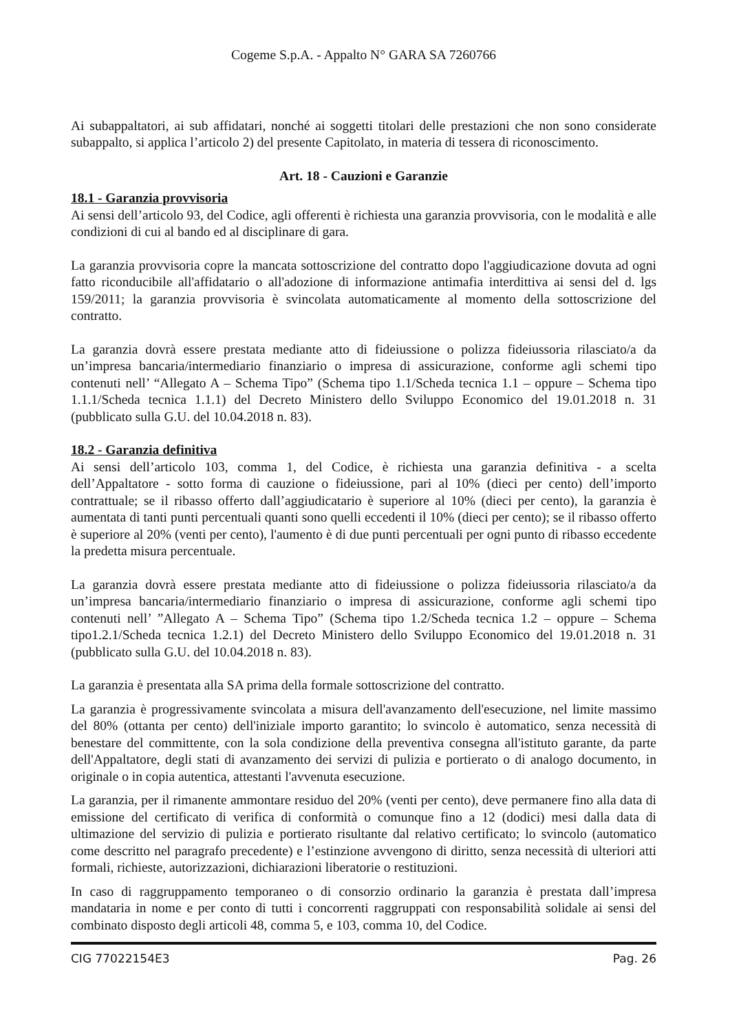Cogeme S.p.A. - Appalto N° GARA SA 7260766
Ai subappaltatori, ai sub affidatari, nonché ai soggetti titolari delle prestazioni che non sono considerate subappalto, si applica l’articolo 2) del presente Capitolato, in materia di tessera di riconoscimento.
Art. 18 - Cauzioni e Garanzie
18.1 - Garanzia provvisoria
Ai sensi dell’articolo 93, del Codice, agli offerenti è richiesta una garanzia provvisoria, con le modalità e alle condizioni di cui al bando ed al disciplinare di gara.
La garanzia provvisoria copre la mancata sottoscrizione del contratto dopo l'aggiudicazione dovuta ad ogni fatto riconducibile all'affidatario o all'adozione di informazione antimafia interdittiva ai sensi del d. lgs 159/2011; la garanzia provvisoria è svincolata automaticamente al momento della sottoscrizione del contratto.
La garanzia dovrà essere prestata mediante atto di fideiussione o polizza fideiussoria rilasciato/a da un’impresa bancaria/intermediario finanziario o impresa di assicurazione, conforme agli schemi tipo contenuti nell’ “Allegato A – Schema Tipo” (Schema tipo 1.1/Scheda tecnica 1.1 – oppure – Schema tipo 1.1.1/Scheda tecnica 1.1.1) del Decreto Ministero dello Sviluppo Economico del 19.01.2018 n. 31 (pubblicato sulla G.U. del 10.04.2018 n. 83).
18.2 - Garanzia definitiva
Ai sensi dell’articolo 103, comma 1, del Codice, è richiesta una garanzia definitiva - a scelta dell’Appaltatore - sotto forma di cauzione o fideiussione, pari al 10% (dieci per cento) dell’importo contrattuale; se il ribasso offerto dall’aggiudicatario è superiore al 10% (dieci per cento), la garanzia è aumentata di tanti punti percentuali quanti sono quelli eccedenti il 10% (dieci per cento); se il ribasso offerto è superiore al 20% (venti per cento), l'aumento è di due punti percentuali per ogni punto di ribasso eccedente la predetta misura percentuale.
La garanzia dovrà essere prestata mediante atto di fideiussione o polizza fideiussoria rilasciato/a da un’impresa bancaria/intermediario finanziario o impresa di assicurazione, conforme agli schemi tipo contenuti nell’ ”Allegato A – Schema Tipo” (Schema tipo 1.2/Scheda tecnica 1.2 – oppure – Schema tipo1.2.1/Scheda tecnica 1.2.1) del Decreto Ministero dello Sviluppo Economico del 19.01.2018 n. 31 (pubblicato sulla G.U. del 10.04.2018 n. 83).
La garanzia è presentata alla SA prima della formale sottoscrizione del contratto.
La garanzia è progressivamente svincolata a misura dell'avanzamento dell'esecuzione, nel limite massimo del 80% (ottanta per cento) dell'iniziale importo garantito; lo svincolo è automatico, senza necessità di benestare del committente, con la sola condizione della preventiva consegna all'istituto garante, da parte dell'Appaltatore, degli stati di avanzamento dei servizi di pulizia e portierato o di analogo documento, in originale o in copia autentica, attestanti l'avvenuta esecuzione.
La garanzia, per il rimanente ammontare residuo del 20% (venti per cento), deve permanere fino alla data di emissione del certificato di verifica di conformità o comunque fino a 12 (dodici) mesi dalla data di ultimazione del servizio di pulizia e portierato risultante dal relativo certificato; lo svincolo (automatico come descritto nel paragrafo precedente) e l’estinzione avvengono di diritto, senza necessità di ulteriori atti formali, richieste, autorizzazioni, dichiarazioni liberatorie o restituzioni.
In caso di raggruppamento temporaneo o di consorzio ordinario la garanzia è prestata dall’impresa mandataria in nome e per conto di tutti i concorrenti raggruppati con responsabilità solidale ai sensi del combinato disposto degli articoli 48, comma 5, e 103, comma 10, del Codice.
CIG 77022154E3 Pag. 26